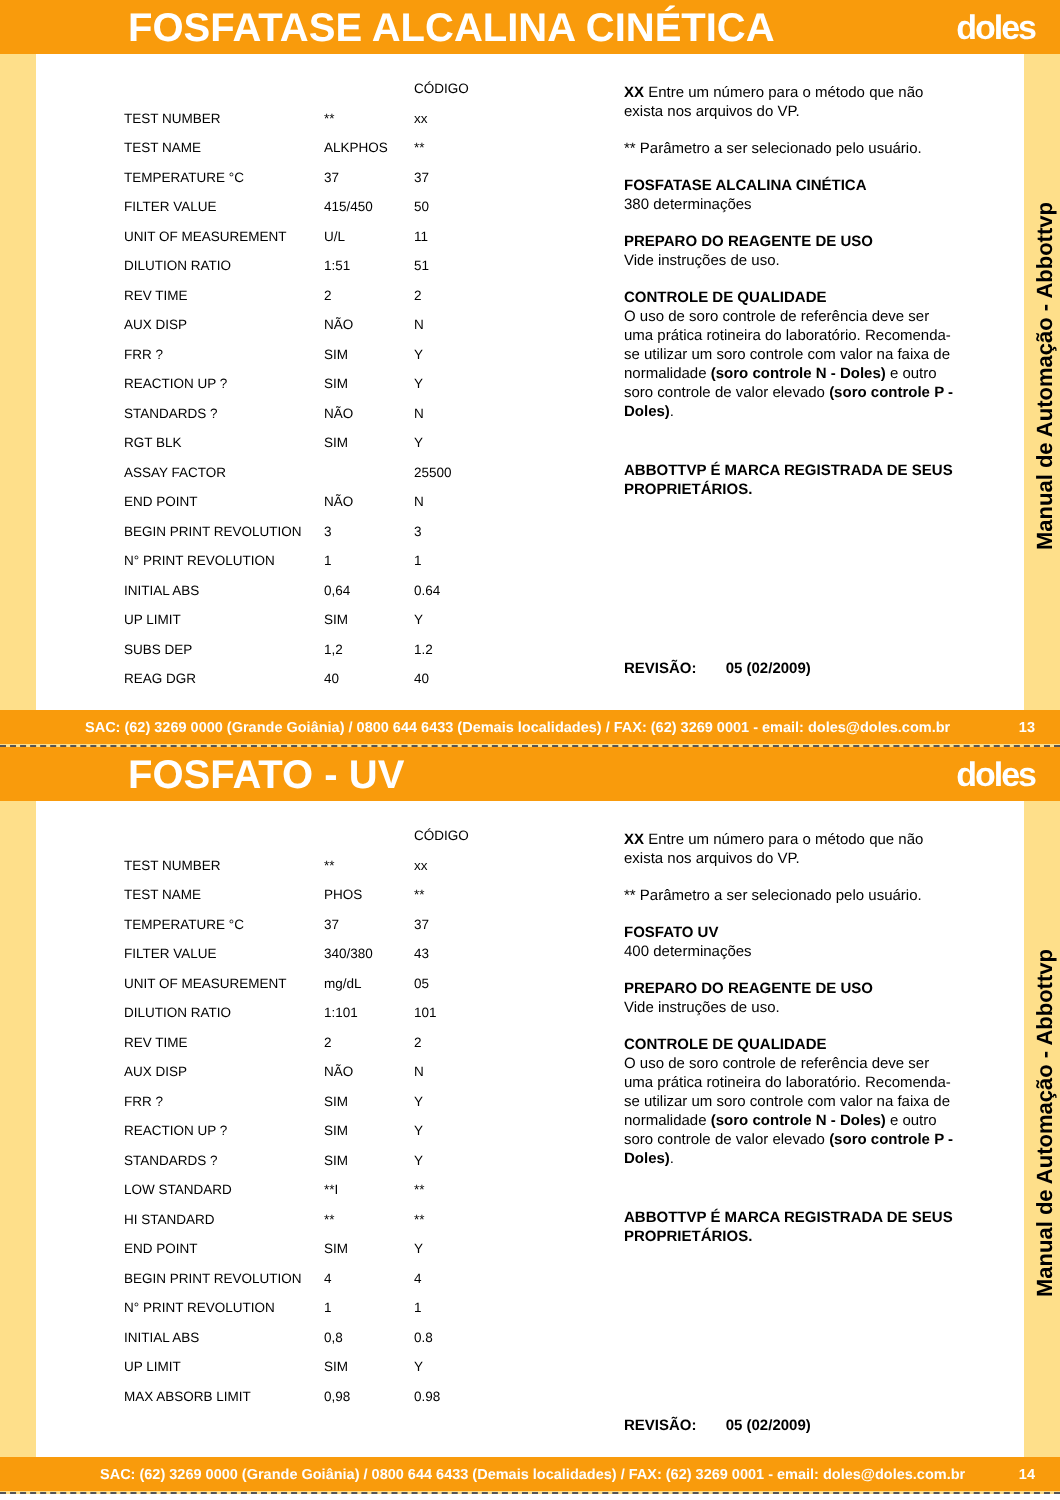FOSFATASE ALCALINA CINÉTICA doles
| | | CÓDIGO |
| TEST NUMBER | ** | xx |
| TEST NAME | ALKPHOS | ** |
| TEMPERATURE °C | 37 | 37 |
| FILTER VALUE | 415/450 | 50 |
| UNIT OF MEASUREMENT | U/L | 11 |
| DILUTION RATIO | 1:51 | 51 |
| REV TIME | 2 | 2 |
| AUX DISP | NÃO | N |
| FRR ? | SIM | Y |
| REACTION UP ? | SIM | Y |
| STANDARDS ? | NÃO | N |
| RGT BLK | SIM | Y |
| ASSAY FACTOR | | 25500 |
| END POINT | NÃO | N |
| BEGIN PRINT REVOLUTION | 3 | 3 |
| N° PRINT REVOLUTION | 1 | 1 |
| INITIAL ABS | 0,64 | 0.64 |
| UP LIMIT | SIM | Y |
| SUBS DEP | 1,2 | 1.2 |
| REAG DGR | 40 | 40 |
XX Entre um número para o método que não exista nos arquivos do VP.
** Parâmetro a ser selecionado pelo usuário.
FOSFATASE ALCALINA CINÉTICA
380 determinações
PREPARO DO REAGENTE DE USO
Vide instruções de uso.
CONTROLE DE QUALIDADE
O uso de soro controle de referência deve ser uma prática rotineira do laboratório. Recomenda-se utilizar um soro controle com valor na faixa de normalidade (soro controle N - Doles) e outro soro controle de valor elevado (soro controle P - Doles).
ABBOTTVP É MARCA REGISTRADA DE SEUS PROPRIETÁRIOS.
REVISÃO: 05 (02/2009)
Manual de Automação - Abbottvp
SAC: (62) 3269 0000 (Grande Goiânia) / 0800 644 6433 (Demais localidades) / FAX: (62) 3269 0001 - email: doles@doles.com.br 13
FOSFATO - UV doles
| | | CÓDIGO |
| TEST NUMBER | ** | xx |
| TEST NAME | PHOS | ** |
| TEMPERATURE °C | 37 | 37 |
| FILTER VALUE | 340/380 | 43 |
| UNIT OF MEASUREMENT | mg/dL | 05 |
| DILUTION RATIO | 1:101 | 101 |
| REV TIME | 2 | 2 |
| AUX DISP | NÃO | N |
| FRR ? | SIM | Y |
| REACTION UP ? | SIM | Y |
| STANDARDS ? | SIM | Y |
| LOW STANDARD | **I | ** |
| HI STANDARD | ** | ** |
| END POINT | SIM | Y |
| BEGIN PRINT REVOLUTION | 4 | 4 |
| N° PRINT REVOLUTION | 1 | 1 |
| INITIAL ABS | 0,8 | 0.8 |
| UP LIMIT | SIM | Y |
| MAX ABSORB LIMIT | 0,98 | 0.98 |
XX Entre um número para o método que não exista nos arquivos do VP.
** Parâmetro a ser selecionado pelo usuário.
FOSFATO UV
400 determinações
PREPARO DO REAGENTE DE USO
Vide instruções de uso.
CONTROLE DE QUALIDADE
O uso de soro controle de referência deve ser uma prática rotineira do laboratório. Recomenda-se utilizar um soro controle com valor na faixa de normalidade (soro controle N - Doles) e outro soro controle de valor elevado (soro controle P - Doles).
ABBOTTVP É MARCA REGISTRADA DE SEUS PROPRIETÁRIOS.
REVISÃO: 05 (02/2009)
Manual de Automação - Abbottvp
SAC: (62) 3269 0000 (Grande Goiânia) / 0800 644 6433 (Demais localidades) / FAX: (62) 3269 0001 - email: doles@doles.com.br 14